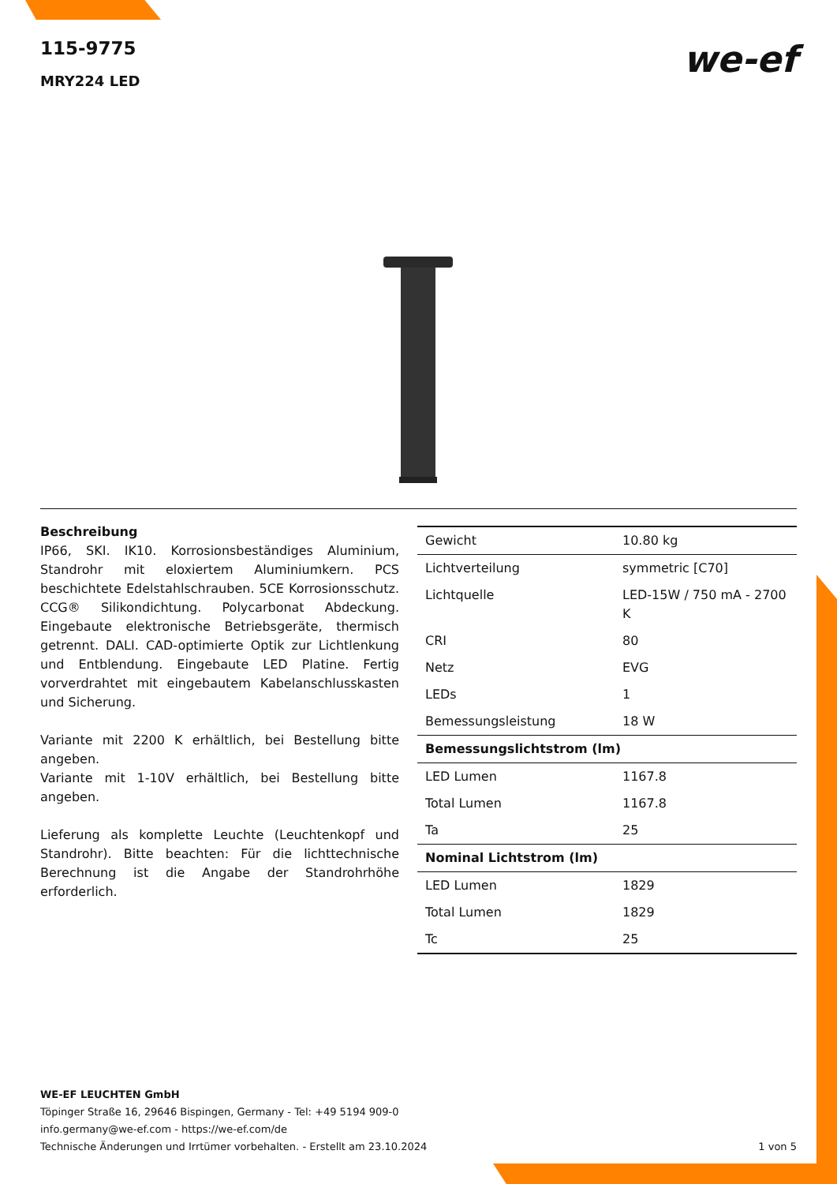115-9775
MRY224 LED
we-ef
Beschreibung
IP66, SKI. IK10. Korrosionsbeständiges Aluminium, Standrohr mit eloxiertem Aluminiumkern. PCS beschichtete Edelstahlschrauben. 5CE Korrosionsschutz. CCG® Silikondichtung. Polycarbonat Abdeckung. Eingebaute elektronische Betriebsgeräte, thermisch getrennt. DALI. CAD-optimierte Optik zur Lichtlenkung und Entblendung. Eingebaute LED Platine. Fertig vorverdrahtet mit eingebautem Kabelanschlusskasten und Sicherung.
Variante mit 2200 K erhältlich, bei Bestellung bitte angeben.
Variante mit 1-10V erhältlich, bei Bestellung bitte angeben.
Lieferung als komplette Leuchte (Leuchtenkopf und Standrohr). Bitte beachten: Für die lichttechnische Berechnung ist die Angabe der Standrohrhöhe erforderlich.
| Gewicht | 10.80 kg |
| Lichtverteilung | symmetric [C70] |
| Lichtquelle | LED-15W / 750 mA - 2700 K |
| CRI | 80 |
| Netz | EVG |
| LEDs | 1 |
| Bemessungsleistung | 18 W |
| Bemessungslichtstrom (lm) | |
| LED Lumen | 1167.8 |
| Total Lumen | 1167.8 |
| Ta | 25 |
| Nominal Lichtstrom (lm) | |
| LED Lumen | 1829 |
| Total Lumen | 1829 |
| Tc | 25 |
WE-EF LEUCHTEN GmbH
Töpinger Straße 16, 29646 Bispingen, Germany - Tel: +49 5194 909-0
info.germany@we-ef.com - https://we-ef.com/de
1 von 5 Technische Änderungen und Irrtümer vorbehalten. - Erstellt am 23.10.2024